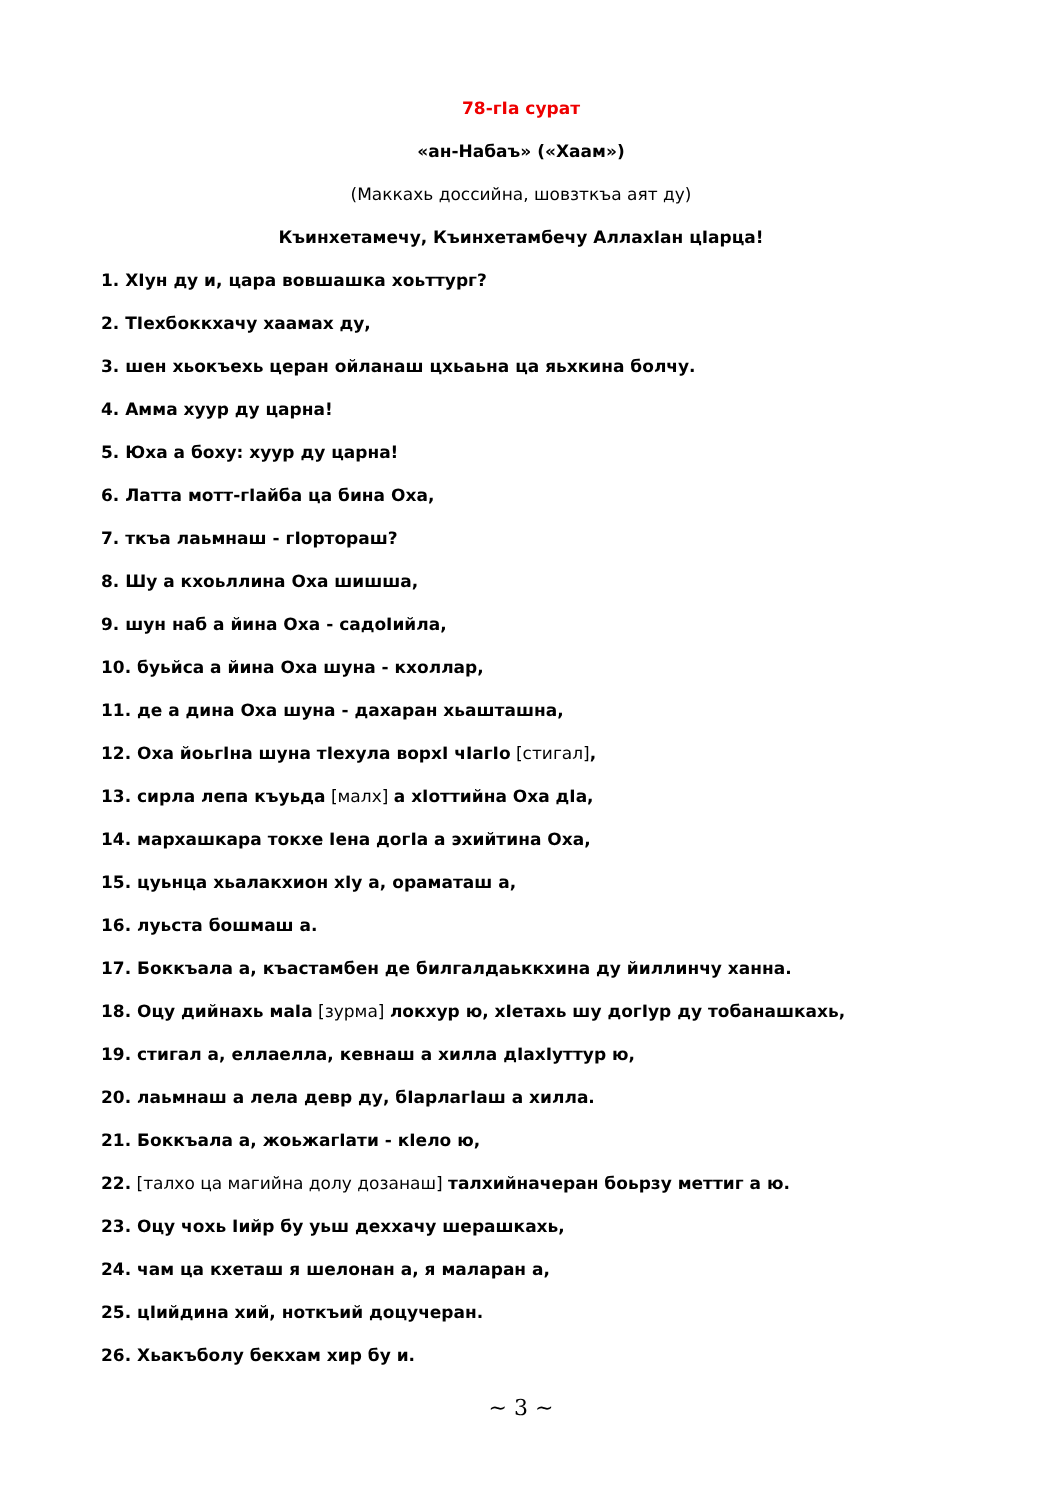78-гIа сурат
«ан-Набаъ» («Хаам»)
(Маккахь доссийна, шовзткъа аят ду)
Къинхетамечу, Къинхетамбечу АллахIан цIарца!
1. ХIун ду и, цара вовшашка хоьттург?
2. ТIехбоккхачу хаамах ду,
3. шен хьокъехь церан ойланаш цхьаьна ца яьхкина болчу.
4. Амма хуур ду царна!
5. Юха а боху: хуур ду царна!
6. Латта мотт-гIайба ца бина Оха,
7. ткъа лаьмнаш - гIортораш?
8. Шу а кхоьллина Оха шишша,
9. шун наб а йина Оха - садоIийла,
10. буьйса а йина Оха шуна - кхоллар,
11. де а дина Оха шуна - дахаран хьашташна,
12. Оха йоьгIна шуна тIехула ворхI чIагIо [стигал],
13. сирла лепа къуьда [малх] а хIоттийна Оха дIа,
14. мархашкара токхе Iена догIа а эхийтина Оха,
15. цуьнца хьалакхион хIу а, ораматаш а,
16. луьста бошмаш а.
17. Боккъала а, къастамбен де билгалдаьккхина ду йиллинчу ханна.
18. Оцу дийнахь маIа [зурма] локхур ю, хIетахь шу догIур ду тобанашкахь,
19. стигал а, еллаелла, кевнаш а хилла дIахIуттур ю,
20. лаьмнаш а лела девр ду, бIарлагIаш а хилла.
21. Боккъала а, жоьжагIати - кIело ю,
22. [талхо ца магийна долу дозанаш] талхийначеран боьрзу меттиг а ю.
23. Оцу чохь Iийр бу уьш деххачу шерашкахь,
24. чам ца кхеташ я шелонан а, я маларан а,
25. цIийдина хий, ноткъий доцучеран.
26. Хьакъболу бекхам хир бу и.
~ 3 ~